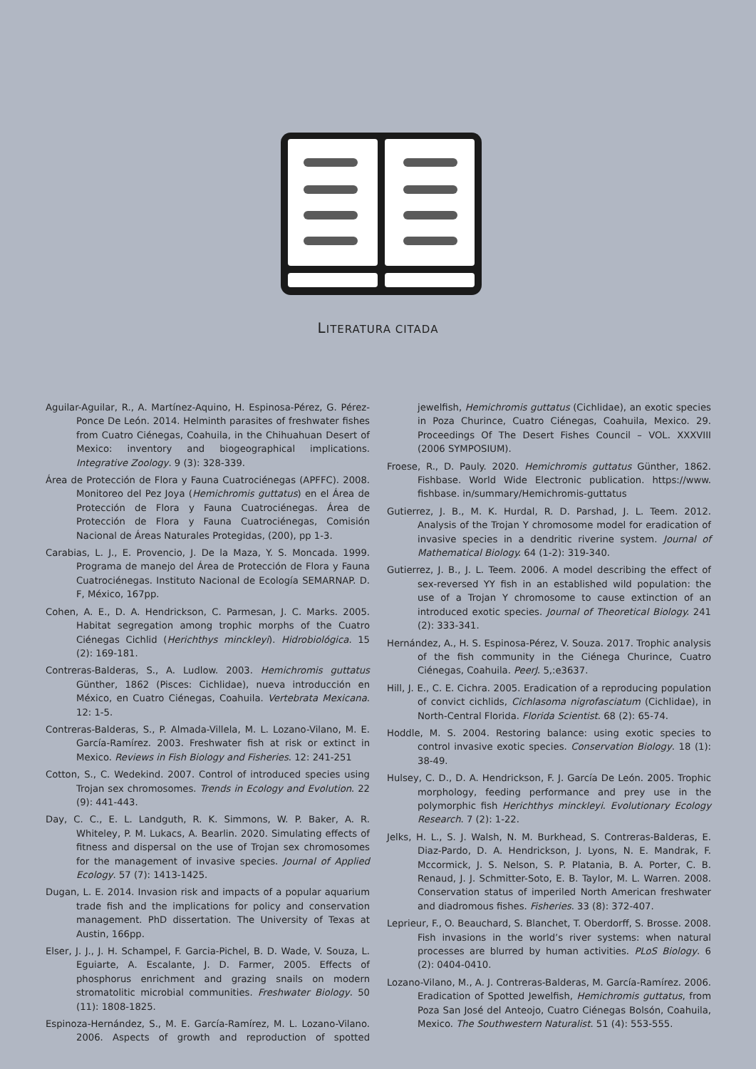LITERATURA CITADA
Aguilar-Aguilar, R., A. Martínez-Aquino, H. Espinosa-Pérez, G. Pérez-Ponce De León. 2014. Helminth parasites of freshwater fishes from Cuatro Ciénegas, Coahuila, in the Chihuahuan Desert of Mexico: inventory and biogeographical implications. Integrative Zoology. 9 (3): 328-339.
Área de Protección de Flora y Fauna Cuatrociénegas (APFFC). 2008. Monitoreo del Pez Joya (Hemichromis guttatus) en el Área de Protección de Flora y Fauna Cuatrociénegas. Área de Protección de Flora y Fauna Cuatrociénegas, Comisión Nacional de Áreas Naturales Protegidas, (200), pp 1-3.
Carabias, L. J., E. Provencio, J. De la Maza, Y. S. Moncada. 1999. Programa de manejo del Área de Protección de Flora y Fauna Cuatrociénegas. Instituto Nacional de Ecología SEMARNAP. D. F, México, 167pp.
Cohen, A. E., D. A. Hendrickson, C. Parmesan, J. C. Marks. 2005. Habitat segregation among trophic morphs of the Cuatro Ciénegas Cichlid (Herichthys minckleyi). Hidrobiológica. 15 (2): 169-181.
Contreras-Balderas, S., A. Ludlow. 2003. Hemichromis guttatus Günther, 1862 (Pisces: Cichlidae), nueva introducción en México, en Cuatro Ciénegas, Coahuila. Vertebrata Mexicana. 12: 1-5.
Contreras-Balderas, S., P. Almada-Villela, M. L. Lozano-Vilano, M. E. García-Ramírez. 2003. Freshwater fish at risk or extinct in Mexico. Reviews in Fish Biology and Fisheries. 12: 241-251
Cotton, S., C. Wedekind. 2007. Control of introduced species using Trojan sex chromosomes. Trends in Ecology and Evolution. 22 (9): 441-443.
Day, C. C., E. L. Landguth, R. K. Simmons, W. P. Baker, A. R. Whiteley, P. M. Lukacs, A. Bearlin. 2020. Simulating effects of fitness and dispersal on the use of Trojan sex chromosomes for the management of invasive species. Journal of Applied Ecology. 57 (7): 1413-1425.
Dugan, L. E. 2014. Invasion risk and impacts of a popular aquarium trade fish and the implications for policy and conservation management. PhD dissertation. The University of Texas at Austin, 166pp.
Elser, J. J., J. H. Schampel, F. Garcia-Pichel, B. D. Wade, V. Souza, L. Eguiarte, A. Escalante, J. D. Farmer, 2005. Effects of phosphorus enrichment and grazing snails on modern stromatolitic microbial communities. Freshwater Biology. 50 (11): 1808-1825.
Espinoza-Hernández, S., M. E. García-Ramírez, M. L. Lozano-Vilano. 2006. Aspects of growth and reproduction of spotted jewelfish, Hemichromis guttatus (Cichlidae), an exotic species in Poza Churince, Cuatro Ciénegas, Coahuila, Mexico. 29. Proceedings Of The Desert Fishes Council – VOL. XXXVIII (2006 SYMPOSIUM).
Froese, R., D. Pauly. 2020. Hemichromis guttatus Günther, 1862. Fishbase. World Wide Electronic publication. https://www. fishbase. in/summary/Hemichromis-guttatus
Gutierrez, J. B., M. K. Hurdal, R. D. Parshad, J. L. Teem. 2012. Analysis of the Trojan Y chromosome model for eradication of invasive species in a dendritic riverine system. Journal of Mathematical Biology. 64 (1-2): 319-340.
Gutierrez, J. B., J. L. Teem. 2006. A model describing the effect of sex-reversed YY fish in an established wild population: the use of a Trojan Y chromosome to cause extinction of an introduced exotic species. Journal of Theoretical Biology. 241 (2): 333-341.
Hernández, A., H. S. Espinosa-Pérez, V. Souza. 2017. Trophic analysis of the fish community in the Ciénega Churince, Cuatro Ciénegas, Coahuila. PeerJ. 5,:e3637.
Hill, J. E., C. E. Cichra. 2005. Eradication of a reproducing population of convict cichlids, Cichlasoma nigrofasciatum (Cichlidae), in North-Central Florida. Florida Scientist. 68 (2): 65-74.
Hoddle, M. S. 2004. Restoring balance: using exotic species to control invasive exotic species. Conservation Biology. 18 (1): 38-49.
Hulsey, C. D., D. A. Hendrickson, F. J. García De León. 2005. Trophic morphology, feeding performance and prey use in the polymorphic fish Herichthys minckleyi. Evolutionary Ecology Research. 7 (2): 1-22.
Jelks, H. L., S. J. Walsh, N. M. Burkhead, S. Contreras-Balderas, E. Diaz-Pardo, D. A. Hendrickson, J. Lyons, N. E. Mandrak, F. Mccormick, J. S. Nelson, S. P. Platania, B. A. Porter, C. B. Renaud, J. J. Schmitter-Soto, E. B. Taylor, M. L. Warren. 2008. Conservation status of imperiled North American freshwater and diadromous fishes. Fisheries. 33 (8): 372-407.
Leprieur, F., O. Beauchard, S. Blanchet, T. Oberdorff, S. Brosse. 2008. Fish invasions in the world’s river systems: when natural processes are blurred by human activities. PLoS Biology. 6 (2): 0404-0410.
Lozano-Vilano, M., A. J. Contreras-Balderas, M. García-Ramírez. 2006. Eradication of Spotted Jewelfish, Hemichromis guttatus, from Poza San José del Anteojo, Cuatro Ciénegas Bolsón, Coahuila, Mexico. The Southwestern Naturalist. 51 (4): 553-555.